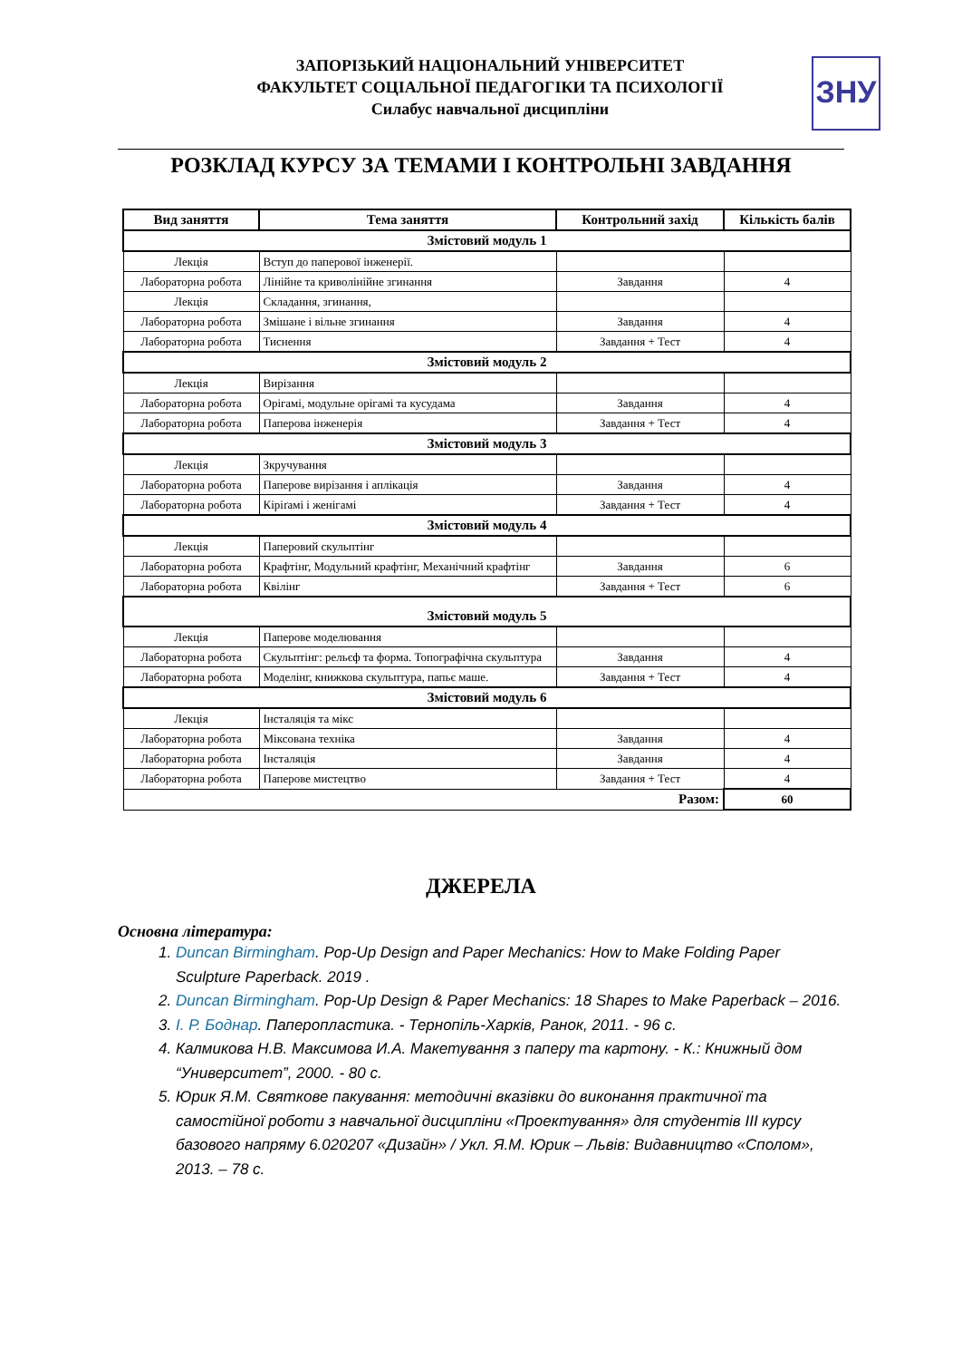ЗАПОРІЗЬКИЙ НАЦІОНАЛЬНИЙ УНІВЕРСИТЕТ
ФАКУЛЬТЕТ СОЦІАЛЬНОЇ ПЕДАГОГІКИ ТА ПСИХОЛОГІЇ
Силабус навчальної дисципліни
ЗНУ
РОЗКЛАД КУРСУ ЗА ТЕМАМИ І КОНТРОЛЬНІ ЗАВДАННЯ
| Вид заняття | Тема заняття | Контрольний захід | Кількість балів |
| --- | --- | --- | --- |
| Змістовий модуль 1 | | | |
| Лекція | Вступ до паперової інженерії. | | |
| Лабораторна робота | Лінійне та криволінійне згинання | Завдання | 4 |
| Лекція | Складання, згинання, | | |
| Лабораторна робота | Змішане і вільне згинання | Завдання | 4 |
| Лабораторна робота | Тиснення | Завдання + Тест | 4 |
| Змістовий модуль 2 | | | |
| Лекція | Вирізання | | |
| Лабораторна робота | Орігамі, модульне орігамі та кусудама | Завдання | 4 |
| Лабораторна робота | Паперова інженерія | Завдання + Тест | 4 |
| Змістовий модуль 3 | | | |
| Лекція | Зкручування | | |
| Лабораторна робота | Паперове вирізання і аплікація | Завдання | 4 |
| Лабораторна робота | Кіріґамі і женігамі | Завдання + Тест | 4 |
| Змістовий модуль 4 | | | |
| Лекція | Паперовий скульптінг | | |
| Лабораторна робота | Крафтінг, Модульний крафтінг, Механічний крафтінг | Завдання | 6 |
| Лабораторна робота | Квілінг | Завдання + Тест | 6 |
| Змістовий модуль 5 | | | |
| Лекція | Паперове моделювання | | |
| Лабораторна робота | Скульптінг: рельєф та форма. Топографічна скульптура | Завдання | 4 |
| Лабораторна робота | Моделінг, книжкова скульптура, папьє маше. | Завдання + Тест | 4 |
| Змістовий модуль 6 | | | |
| Лекція | Інсталяція та мікс | | |
| Лабораторна робота | Міксована техніка | Завдання | 4 |
| Лабораторна робота | Інсталяція | Завдання | 4 |
| Лабораторна робота | Паперове мистецтво | Завдання + Тест | 4 |
| Разом: | | | 60 |
ДЖЕРЕЛА
Основна література:
1. Duncan Birmingham. Pop-Up Design and Paper Mechanics: How to Make Folding Paper Sculpture Paperback. 2019 .
2. Duncan Birmingham. Pop-Up Design & Paper Mechanics: 18 Shapes to Make Paperback – 2016.
3. І. Р. Боднар. Папеpопластика. - Тернопіль-Харків, Ранок, 2011. - 96 с.
4. Калмикова Н.В. Максимова И.А. Макетування з паперу та картону. - К.: Книжный дом “Университет”, 2000. - 80 с.
5. Юрик Я.М. Святкове пакування: методичні вказівки до виконання практичної та самостійної роботи з навчальної дисципліни «Проектування» для студентів ІІІ курсу базового напряму 6.020207 «Дизайн» / Укл. Я.М. Юрик – Львів: Видавництво «Сполом», 2013. – 78 с.